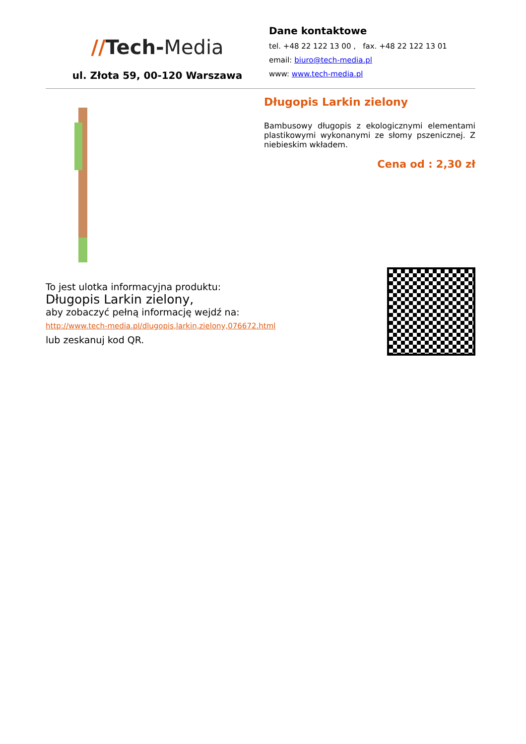//Tech-Media
ul. Złota 59, 00-120 Warszawa
Dane kontaktowe
tel. +48 22 122 13 00 , fax. +48 22 122 13 01
email: biuro@tech-media.pl
www: www.tech-media.pl
Długopis Larkin zielony
Bambusowy długopis z ekologicznymi elementami plastikowymi wykonanymi ze słomy pszenicznej. Z niebieskim wkładem.
Cena od : 2,30 zł
To jest ulotka informacyjna produktu:
Długopis Larkin zielony,
aby zobaczyć pełną informację wejdź na:
http://www.tech-media.pl/dlugopis,larkin,zielony,076672.html
lub zeskanuj kod QR.